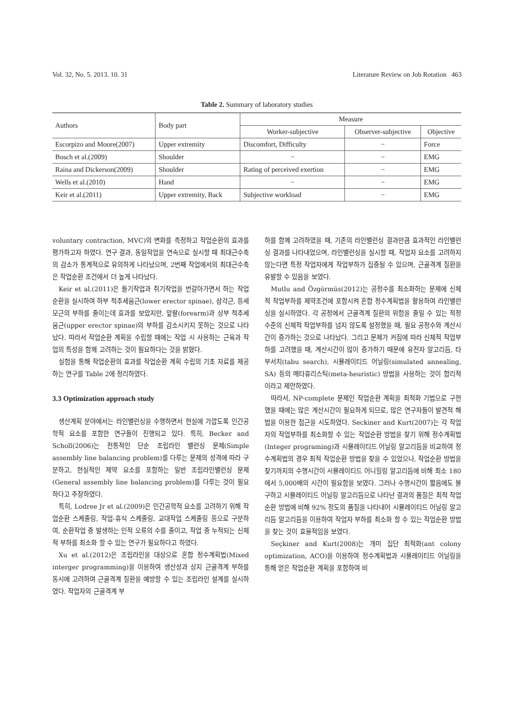Vol. 32, No. 5. 2013. 10. 31 Literature Review on Job Rotation 463
Table 2. Summary of laboratory studies
| Authors | Body part | Measure | | |
| --- | --- | --- | --- | --- |
| | | Worker-subjective | Observer-subjective | Objective |
| Escorpizo and Moore(2007) | Upper extremity | Discomfort, Difficulty | − | Force |
| Bosch et al.(2009) | Shoulder | − | − | EMG |
| Raina and Dickerson(2009) | Shoulder | Rating of perceived exertion | − | EMG |
| Wells et al.(2010) | Hand | − | − | EMG |
| Keir et al.(2011) | Upper extremity, Back | Subjective workload | − | EMG |
voluntary contraction, MVC)의 변화를 측정하고 작업순환의 효과를 평가하고자 하였다. 연구 결과, 동일작업을 연속으로 실시할 때 최대근수축의 감소가 통계적으로 유의하게 나타났으며, 2번째 작업에서의 최대근수축은 작업순환 조건에서 더 높게 나타났다.
Keir et al.(2011)은 들기작업과 쥐기작업을 번갈아가면서 하는 작업순환을 실시하여 하부 척추세움근(lower erector spinae), 삼각근, 등세모근의 부하를 줄이는데 효과를 보았지만, 앞팔(forearm)과 상부 척추세움근(upper erector spinae)의 부하를 감소시키지 못하는 것으로 나타났다. 따라서 작업순환 계획을 수립할 때에는 작업 시 사용하는 근육과 작업의 특성을 함께 고려하는 것이 필요하다는 것을 밝혔다.
실험을 통해 작업순환의 효과를 작업순환 계획 수립의 기초 자료를 제공하는 연구를 Table 2에 정리하였다.
3.3 Optimization approach study
생산계획 분야에서는 라인밸런싱을 수행하면서 현실에 가깝도록 인간공학적 요소를 포함한 연구들이 진행되고 있다. 특히, Becker and Scholl(2006)는 전통적인 단순 조립라인 밸런싱 문제(Simple assembly line balancing problem)를 다루는 문제의 성격에 따라 구분하고, 현실적인 제약 요소를 포함하는 일반 조립라인밸런싱 문제(General assembly line balancing problem)를 다루는 것이 필요하다고 주장하였다.
특히, Lodree Jr et al.(2009)은 인간공학적 요소를 고려하기 위해 작업순환 스케줄링, 작업-휴식 스케줄링, 교대작업 스케줄링 등으로 구분하여, 순환작업 중 발생하는 인적 오류의 수를 줄이고, 작업 중 누적되는 신체적 부하를 최소화 할 수 있는 연구가 필요하다고 하였다.
Xu et al.(2012)은 조립라인을 대상으로 혼합 정수계획법(Mixed interger programming)을 이용하여 생산성과 상지 근골격계 부하를 동시에 고려하여 근골격계 질환을 예방할 수 있는 조립라인 설계를 실시하였다. 작업자의 근골격계 부
하를 함께 고려하였을 때, 기존의 라인밸런싱 결과만큼 효과적인 라인밸런싱 결과를 나타내었으며, 라인밸런싱을 실시할 때, 작업자 요소를 고려하지 않는다면 특정 작업자에게 작업부하가 집중될 수 있으며, 근골격계 질환을 유발할 수 있음을 보였다.
Mutlu and Özgörmüs(2012)는 공정수를 최소화하는 문제에 신체적 작업부하를 제약조건에 포함시켜 혼합 정수계획법을 활용하여 라인밸런싱을 실시하였다. 각 공정에서 근골격계 질환의 위험을 줄일 수 있는 적정 수준의 신체적 작업부하를 넘지 않도록 설정했을 때, 필요 공정수와 계산시간이 증가하는 것으로 나타났다. 그리고 문제가 커짐에 따라 신체적 작업부하를 고려했을 때, 계산시간이 많이 증가하기 때문에 유전자 알고리듬, 타부서치(tabu search), 시뮬레이티드 어닐링(simulated annealing, SA) 등의 메타휴리스틱(meta-heuristic) 방법을 사용하는 것이 합리적이라고 제안하였다.
따라서, NP-complete 문제인 작업순환 계획을 최적화 기법으로 구현했을 때에는 많은 계산시간이 필요하게 되므로, 많은 연구자들이 발견적 해법을 이용한 접근을 시도하였다. Seckiner and Kurt(2007)는 각 작업자의 작업부하를 최소화할 수 있는 작업순환 방법을 찾기 위해 정수계획법(Integer programing)과 시뮬레이티드 어닐링 알고리듬을 비교하여 정수계획법의 경우 최적 작업순환 방법을 찾을 수 있었으나, 작업순환 방법을 찾기까지의 수행시간이 시뮬레이티드 어니힐링 알고리듬에 비해 최소 180에서 5,000배의 시간이 필요함을 보였다. 그러나 수행시간이 짧음에도 불구하고 시뮬레이티드 어닐링 알고리듬으로 나타난 결과의 품질은 최적 작업순환 방법에 비해 92% 정도의 품질을 나타내어 시뮬레이티드 어닐링 알고리듬 알고리듬을 이용하여 작업자 부하를 최소화 할 수 있는 작업순환 방법을 찾는 것이 효율적임을 보였다.
Seçkiner and Kurt(2008)는 개미 집단 최적화(ant colony optimization, ACO)을 이용하여 정수계획법과 시뮬레이티드 어닐링을 통해 얻은 작업순환 계획을 포함하여 비